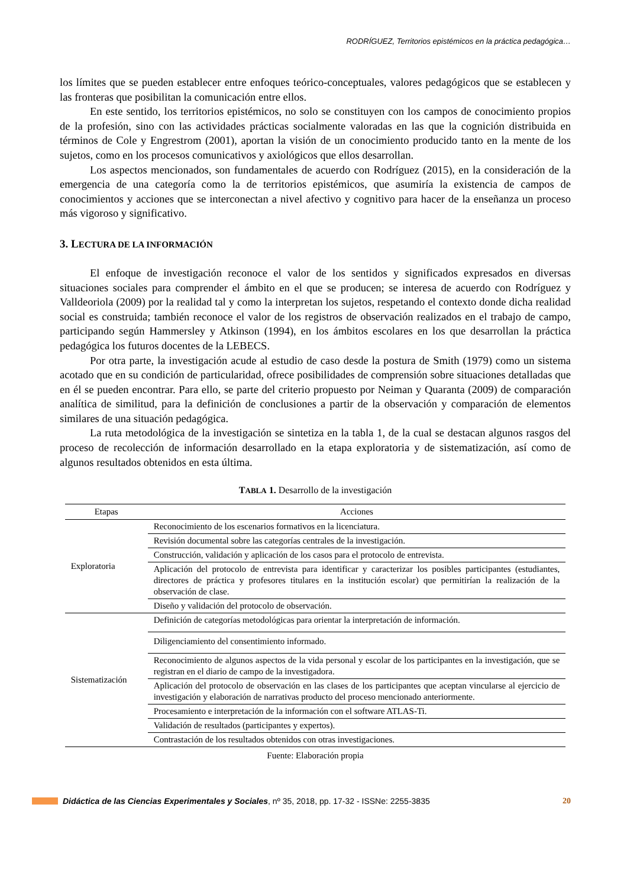RODRÍGUEZ, Territorios epistémicos en la práctica pedagógica…
los límites que se pueden establecer entre enfoques teórico-conceptuales, valores pedagógicos que se establecen y las fronteras que posibilitan la comunicación entre ellos.
En este sentido, los territorios epistémicos, no solo se constituyen con los campos de conocimiento propios de la profesión, sino con las actividades prácticas socialmente valoradas en las que la cognición distribuida en términos de Cole y Engrestrom (2001), aportan la visión de un conocimiento producido tanto en la mente de los sujetos, como en los procesos comunicativos y axiológicos que ellos desarrollan.
Los aspectos mencionados, son fundamentales de acuerdo con Rodríguez (2015), en la consideración de la emergencia de una categoría como la de territorios epistémicos, que asumiría la existencia de campos de conocimientos y acciones que se interconectan a nivel afectivo y cognitivo para hacer de la enseñanza un proceso más vigoroso y significativo.
3. LECTURA DE LA INFORMACIÓN
El enfoque de investigación reconoce el valor de los sentidos y significados expresados en diversas situaciones sociales para comprender el ámbito en el que se producen; se interesa de acuerdo con Rodríguez y Valldeoriola (2009) por la realidad tal y como la interpretan los sujetos, respetando el contexto donde dicha realidad social es construida; también reconoce el valor de los registros de observación realizados en el trabajo de campo, participando según Hammersley y Atkinson (1994), en los ámbitos escolares en los que desarrollan la práctica pedagógica los futuros docentes de la LEBECS.
Por otra parte, la investigación acude al estudio de caso desde la postura de Smith (1979) como un sistema acotado que en su condición de particularidad, ofrece posibilidades de comprensión sobre situaciones detalladas que en él se pueden encontrar. Para ello, se parte del criterio propuesto por Neiman y Quaranta (2009) de comparación analítica de similitud, para la definición de conclusiones a partir de la observación y comparación de elementos similares de una situación pedagógica.
La ruta metodológica de la investigación se sintetiza en la tabla 1, de la cual se destacan algunos rasgos del proceso de recolección de información desarrollado en la etapa exploratoria y de sistematización, así como de algunos resultados obtenidos en esta última.
TABLA 1. Desarrollo de la investigación
| Etapas | Acciones |
| --- | --- |
| Exploratoria | Reconocimiento de los escenarios formativos en la licenciatura. |
| | Revisión documental sobre las categorías centrales de la investigación. |
| | Construcción, validación y aplicación de los casos para el protocolo de entrevista. |
| | Aplicación del protocolo de entrevista para identificar y caracterizar los posibles participantes (estudiantes, directores de práctica y profesores titulares en la institución escolar) que permitirían la realización de la observación de clase. |
| | Diseño y validación del protocolo de observación. |
| Sistematización | Definición de categorías metodológicas para orientar la interpretación de información. |
| | Diligenciamiento del consentimiento informado. |
| | Reconocimiento de algunos aspectos de la vida personal y escolar de los participantes en la investigación, que se registran en el diario de campo de la investigadora. |
| | Aplicación del protocolo de observación en las clases de los participantes que aceptan vincularse al ejercicio de investigación y elaboración de narrativas producto del proceso mencionado anteriormente. |
| | Procesamiento e interpretación de la información con el software ATLAS-Ti. |
| | Validación de resultados (participantes y expertos). |
| | Contrastación de los resultados obtenidos con otras investigaciones. |
Fuente: Elaboración propia
Didáctica de las Ciencias Experimentales y Sociales, nº 35, 2018, pp. 17-32 - ISSNe: 2255-3835 20